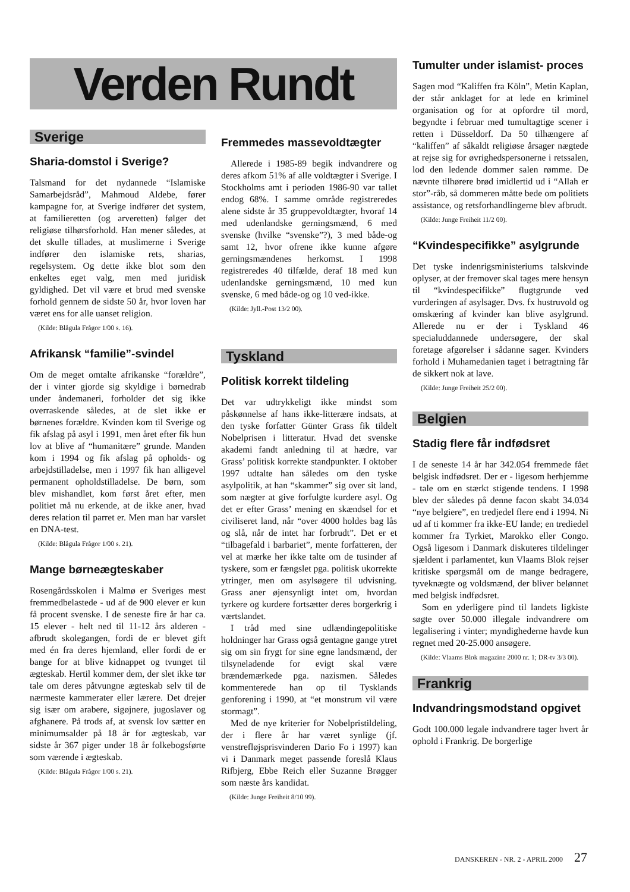Verden Rundt
Sverige
Sharia-domstol i Sverige?
Talsmand for det nydannede “Islamiske Samarbejdsråd”, Mahmoud Aldebe, fører kampagne for, at Sverige indfører det system, at familieretten (og arveretten) følger det religiøse tilhørsforhold. Han mener således, at det skulle tillades, at muslimerne i Sverige indfører den islamiske rets, sharias, regelsystem. Og dette ikke blot som den enkeltes eget valg, men med juridisk gyldighed. Det vil være et brud med svenske forhold gennem de sidste 50 år, hvor loven har været ens for alle uanset religion.
(Kilde: Blågula Frågor 1/00 s. 16).
Afrikansk “familie”-svindel
Om de meget omtalte afrikanske “forældre”, der i vinter gjorde sig skyldige i børnedrab under åndemaneri, forholder det sig ikke overraskende således, at de slet ikke er børnenes forældre. Kvinden kom til Sverige og fik afslag på asyl i 1991, men året efter fik hun lov at blive af “humanitære” grunde. Manden kom i 1994 og fik afslag på opholds- og arbejdstilladelse, men i 1997 fik han alligevel permanent opholdstilladelse. De børn, som blev mishandlet, kom først året efter, men politiet må nu erkende, at de ikke aner, hvad deres relation til parret er. Men man har varslet en DNA-test.
(Kilde: Blågula Frågor 1/00 s. 21).
Mange børneægteskaber
Rosengårdsskolen i Malmø er Sveriges mest fremmedbelastede - ud af de 900 elever er kun få procent svenske. I de seneste fire år har ca. 15 elever - helt ned til 11-12 års alderen - afbrudt skolegangen, fordi de er blevet gift med én fra deres hjemland, eller fordi de er bange for at blive kidnappet og tvunget til ægteskab. Hertil kommer dem, der slet ikke tør tale om deres påtvungne ægteskab selv til de nærmeste kammerater eller lærere. Det drejer sig især om arabere, sigøjnere, jugoslaver og afghanere. På trods af, at svensk lov sætter en minimumsalder på 18 år for ægteskab, var sidste år 367 piger under 18 år folkebogsførte som værende i ægteskab.
(Kilde: Blågula Frågor 1/00 s. 21).
Fremmedes massevoldtægter
Allerede i 1985-89 begik indvandrere og deres afkom 51% af alle voldtægter i Sverige. I Stockholms amt i perioden 1986-90 var tallet endog 68%. I samme område registreredes alene sidste år 35 gruppevoldtægter, hvoraf 14 med udenlandske gerningsmænd, 6 med svenske (hvilke “svenske”?), 3 med både-og samt 12, hvor ofrene ikke kunne afgøre gerningsmændenes herkomst. I 1998 registreredes 40 tilfælde, deraf 18 med kun udenlandske gerningsmænd, 10 med kun svenske, 6 med både-og og 10 ved-ikke.
(Kilde: Jyll.-Post 13/2 00).
Tyskland
Politisk korrekt tildeling
Det var udtrykkeligt ikke mindst som påskønnelse af hans ikke-litterære indsats, at den tyske forfatter Günter Grass fik tildelt Nobelprisen i litteratur. Hvad det svenske akademi fandt anledning til at hædre, var Grass’ politisk korrekte standpunkter. I oktober 1997 udtalte han således om den tyske asylpolitik, at han “skammer” sig over sit land, som nægter at give forfulgte kurdere asyl. Og det er efter Grass’ mening en skændsel for et civiliseret land, når “over 4000 holdes bag lås og slå, når de intet har forbrudt”. Det er et “tilbagefald i barbariet”, mente forfatteren, der vel at mærke her ikke talte om de tusinder af tyskere, som er fængslet pga. politisk ukorrekte ytringer, men om asylsøgere til udvisning. Grass aner øjensynligt intet om, hvordan tyrkere og kurdere fortsætter deres borgerkrig i værtslandet.
I tråd med sine udlændingepolitiske holdninger har Grass også gentagne gange ytret sig om sin frygt for sine egne landsmænd, der tilsyneladende for evigt skal være brændemærkede pga. nazismen. Således kommenterede han op til Tysklands genforening i 1990, at “et monstrum vil være stormagt”.
Med de nye kriterier for Nobelpristildeling, der i flere år har været synlige (jf. venstrefløjsprisvinderen Dario Fo i 1997) kan vi i Danmark meget passende foreslå Klaus Rifbjerg, Ebbe Reich eller Suzanne Brøgger som næste års kandidat.
(Kilde: Junge Freiheit 8/10 99).
Tumulter under islamist- proces
Sagen mod “Kaliffen fra Köln”, Metin Kaplan, der står anklaget for at lede en kriminel organisation og for at opfordre til mord, begyndte i februar med tumultagtige scener i retten i Düsseldorf. Da 50 tilhængere af “kaliffen” af såkaldt religiøse årsager nægtede at rejse sig for øvrighedspersonerne i retssalen, lod den ledende dommer salen rømme. De nævnte tilhørere brød imidlertid ud i “Allah er stor”-råb, så dommeren måtte bede om politiets assistance, og retsforhandlingerne blev afbrudt.
(Kilde: Junge Freiheit 11/2 00).
“Kvindespecifikke” asylgrunde
Det tyske indenrigsministeriums talskvinde oplyser, at der fremover skal tages mere hensyn til “kvindespecifikke” flugtgrunde ved vurderingen af asylsager. Dvs. fx hustruvold og omskæring af kvinder kan blive asylgrund. Allerede nu er der i Tyskland 46 specialuddannede undersøgere, der skal foretage afgørelser i sådanne sager. Kvinders forhold i Muhamedanien taget i betragtning får de sikkert nok at lave.
(Kilde: Junge Freiheit 25/2 00).
Belgien
Stadig flere får indfødsret
I de seneste 14 år har 342.054 fremmede fået belgisk indfødsret. Der er - ligesom herhjemme - tale om en stærkt stigende tendens. I 1998 blev der således på denne facon skabt 34.034 “nye belgiere”, en tredjedel flere end i 1994. Ni ud af ti kommer fra ikke-EU lande; en trediedel kommer fra Tyrkiet, Marokko eller Congo. Også ligesom i Danmark diskuteres tildelinger sjældent i parlamentet, kun Vlaams Blok rejser kritiske spørgsmål om de mange bedragere, tyveknægte og voldsmænd, der bliver belønnet med belgisk indfødsret.
Som en yderligere pind til landets ligkiste søgte over 50.000 illegale indvandrere om legalisering i vinter; myndighederne havde kun regnet med 20-25.000 ansøgere.
(Kilde: Vlaams Blok magazine 2000 nr. 1; DR-tv 3/3 00).
Frankrig
Indvandringsmodstand opgivet
Godt 100.000 legale indvandrere tager hvert år ophold i Frankrig. De borgerlige
DANSKEREN - NR. 2 - APRIL 2000 27